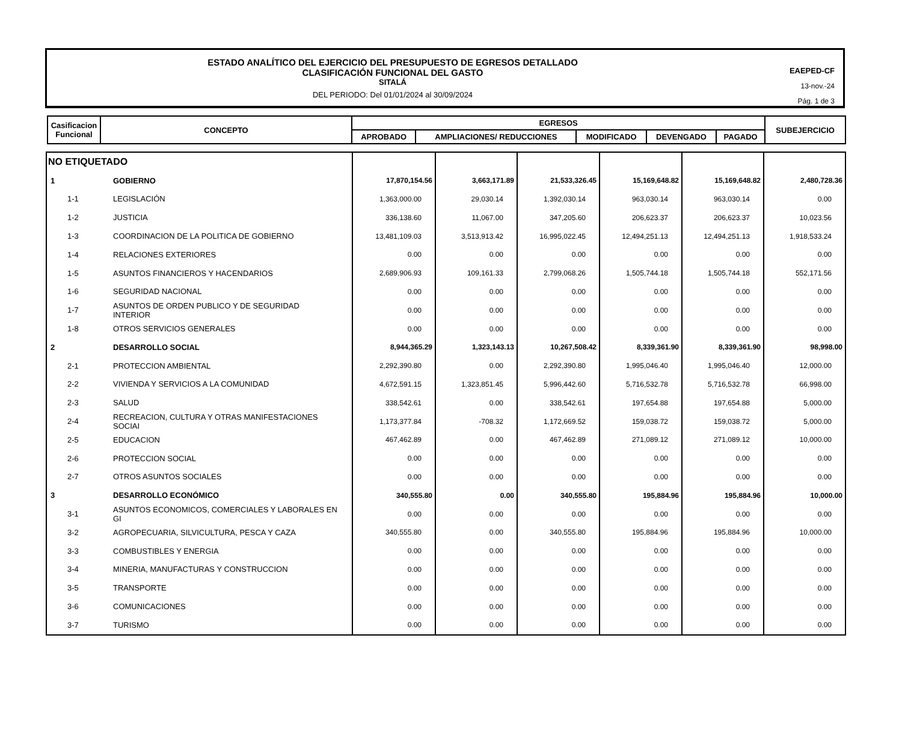ESTADO ANALÍTICO DEL EJERCICIO DEL PRESUPUESTO DE EGRESOS DETALLADO
CLASIFICACIÓN FUNCIONAL DEL GASTO
SITALÁ
DEL PERIODO: Del 01/01/2024 al 30/09/2024
EAEPED-CF
13-nov.-24
Pág. 1 de 3
| Casificacion Funcional | CONCEPTO | EGRESOS | | | | | SUBEJERCICIO |
| --- | --- | --- | --- | --- | --- | --- | --- |
| | | APROBADO | AMPLIACIONES/ REDUCCIONES | MODIFICADO | DEVENGADO | PAGADO | |
| NO ETIQUETADO | | | | | | | |
| 1 | GOBIERNO | 17,870,154.56 | 3,663,171.89 | 21,533,326.45 | 15,169,648.82 | 15,169,648.82 | 2,480,728.36 |
| 1-1 | LEGISLACIÓN | 1,363,000.00 | 29,030.14 | 1,392,030.14 | 963,030.14 | 963,030.14 | 0.00 |
| 1-2 | JUSTICIA | 336,138.60 | 11,067.00 | 347,205.60 | 206,623.37 | 206,623.37 | 10,023.56 |
| 1-3 | COORDINACION DE LA POLITICA DE GOBIERNO | 13,481,109.03 | 3,513,913.42 | 16,995,022.45 | 12,494,251.13 | 12,494,251.13 | 1,918,533.24 |
| 1-4 | RELACIONES EXTERIORES | 0.00 | 0.00 | 0.00 | 0.00 | 0.00 | 0.00 |
| 1-5 | ASUNTOS FINANCIEROS Y HACENDARIOS | 2,689,906.93 | 109,161.33 | 2,799,068.26 | 1,505,744.18 | 1,505,744.18 | 552,171.56 |
| 1-6 | SEGURIDAD NACIONAL | 0.00 | 0.00 | 0.00 | 0.00 | 0.00 | 0.00 |
| 1-7 | ASUNTOS DE ORDEN PUBLICO Y DE SEGURIDAD INTERIOR | 0.00 | 0.00 | 0.00 | 0.00 | 0.00 | 0.00 |
| 1-8 | OTROS SERVICIOS GENERALES | 0.00 | 0.00 | 0.00 | 0.00 | 0.00 | 0.00 |
| 2 | DESARROLLO SOCIAL | 8,944,365.29 | 1,323,143.13 | 10,267,508.42 | 8,339,361.90 | 8,339,361.90 | 98,998.00 |
| 2-1 | PROTECCION AMBIENTAL | 2,292,390.80 | 0.00 | 2,292,390.80 | 1,995,046.40 | 1,995,046.40 | 12,000.00 |
| 2-2 | VIVIENDA Y SERVICIOS A LA COMUNIDAD | 4,672,591.15 | 1,323,851.45 | 5,996,442.60 | 5,716,532.78 | 5,716,532.78 | 66,998.00 |
| 2-3 | SALUD | 338,542.61 | 0.00 | 338,542.61 | 197,654.88 | 197,654.88 | 5,000.00 |
| 2-4 | RECREACION, CULTURA Y OTRAS MANIFESTACIONES SOCIAI | 1,173,377.84 | -708.32 | 1,172,669.52 | 159,038.72 | 159,038.72 | 5,000.00 |
| 2-5 | EDUCACION | 467,462.89 | 0.00 | 467,462.89 | 271,089.12 | 271,089.12 | 10,000.00 |
| 2-6 | PROTECCION SOCIAL | 0.00 | 0.00 | 0.00 | 0.00 | 0.00 | 0.00 |
| 2-7 | OTROS ASUNTOS SOCIALES | 0.00 | 0.00 | 0.00 | 0.00 | 0.00 | 0.00 |
| 3 | DESARROLLO ECONÓMICO | 340,555.80 | 0.00 | 340,555.80 | 195,884.96 | 195,884.96 | 10,000.00 |
| 3-1 | ASUNTOS ECONOMICOS, COMERCIALES Y LABORALES EN GI | 0.00 | 0.00 | 0.00 | 0.00 | 0.00 | 0.00 |
| 3-2 | AGROPECUARIA, SILVICULTURA, PESCA Y CAZA | 340,555.80 | 0.00 | 340,555.80 | 195,884.96 | 195,884.96 | 10,000.00 |
| 3-3 | COMBUSTIBLES Y ENERGIA | 0.00 | 0.00 | 0.00 | 0.00 | 0.00 | 0.00 |
| 3-4 | MINERIA, MANUFACTURAS Y CONSTRUCCION | 0.00 | 0.00 | 0.00 | 0.00 | 0.00 | 0.00 |
| 3-5 | TRANSPORTE | 0.00 | 0.00 | 0.00 | 0.00 | 0.00 | 0.00 |
| 3-6 | COMUNICACIONES | 0.00 | 0.00 | 0.00 | 0.00 | 0.00 | 0.00 |
| 3-7 | TURISMO | 0.00 | 0.00 | 0.00 | 0.00 | 0.00 | 0.00 |